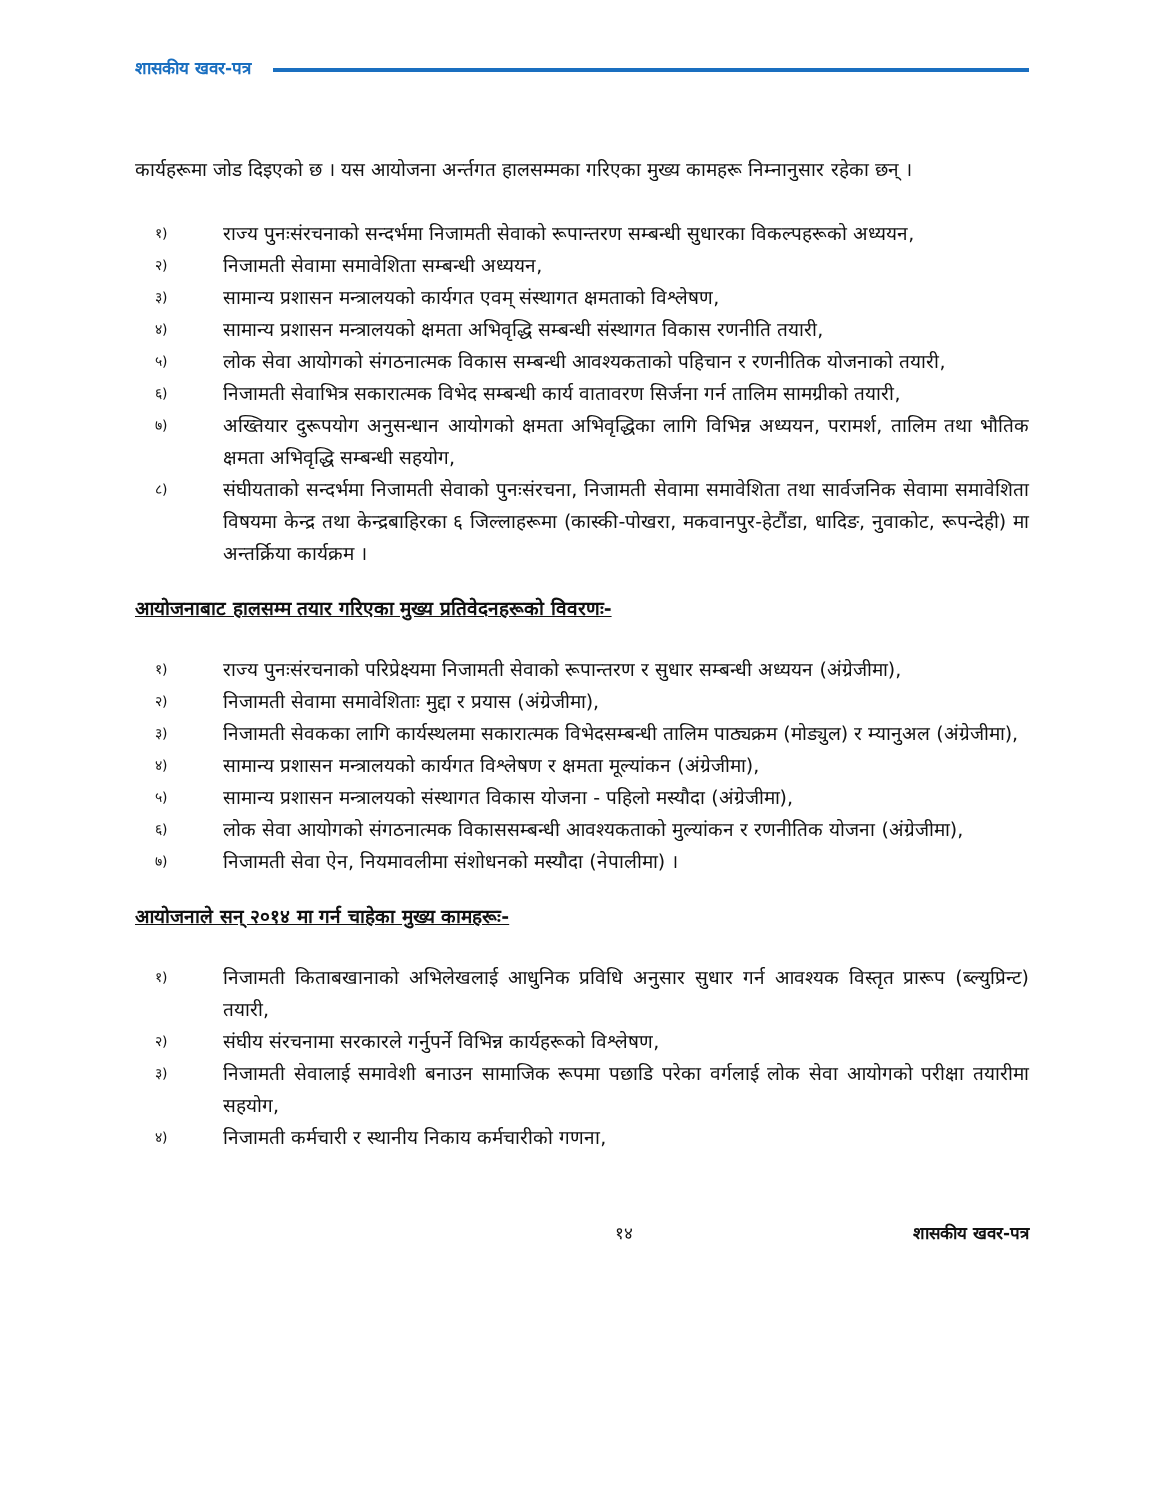शासकीय खवर-पत्र
कार्यहरूमा जोड दिइएको छ । यस आयोजना अर्न्तगत हालसम्मका गरिएका मुख्य कामहरू निम्नानुसार रहेका छन् ।
१) राज्य पुनःसंरचनाको सन्दर्भमा निजामती सेवाको रूपान्तरण सम्बन्धी सुधारका विकल्पहरूको अध्ययन,
२) निजामती सेवामा समावेशिता सम्बन्धी अध्ययन,
३) सामान्य प्रशासन मन्त्रालयको कार्यगत एवम् संस्थागत क्षमताको विश्लेषण,
४) सामान्य प्रशासन मन्त्रालयको क्षमता अभिवृद्धि सम्बन्धी संस्थागत विकास रणनीति तयारी,
५) लोक सेवा आयोगको संगठनात्मक विकास सम्बन्धी आवश्यकताको पहिचान र रणनीतिक योजनाको तयारी,
६) निजामती सेवाभित्र सकारात्मक विभेद सम्बन्धी कार्य वातावरण सिर्जना गर्न तालिम सामग्रीको तयारी,
७) अख्तियार दुरूपयोग अनुसन्धान आयोगको क्षमता अभिवृद्धिका लागि विभिन्न अध्ययन, परामर्श, तालिम तथा भौतिक क्षमता अभिवृद्धि सम्बन्धी सहयोग,
८) संघीयताको सन्दर्भमा निजामती सेवाको पुनःसंरचना, निजामती सेवामा समावेशिता तथा सार्वजनिक सेवामा समावेशिता विषयमा केन्द्र तथा केन्द्रबाहिरका ६ जिल्लाहरूमा (कास्की-पोखरा, मकवानपुर-हेटौंडा, धादिङ, नुवाकोट, रूपन्देही) मा अन्तर्क्रिया कार्यक्रम ।
आयोजनाबाट हालसम्म तयार गरिएका मुख्य प्रतिवेदनहरूको विवरणः-
१) राज्य पुनःसंरचनाको परिप्रेक्ष्यमा निजामती सेवाको रूपान्तरण र सुधार सम्बन्धी अध्ययन (अंग्रेजीमा),
२) निजामती सेवामा समावेशिताः मुद्दा र प्रयास (अंग्रेजीमा),
३) निजामती सेवकका लागि कार्यस्थलमा सकारात्मक विभेदसम्बन्धी तालिम पाठ्यक्रम (मोड्युल) र म्यानुअल (अंग्रेजीमा),
४) सामान्य प्रशासन मन्त्रालयको कार्यगत विश्लेषण र क्षमता मूल्यांकन (अंग्रेजीमा),
५) सामान्य प्रशासन मन्त्रालयको संस्थागत विकास योजना - पहिलो मस्यौदा (अंग्रेजीमा),
६) लोक सेवा आयोगको संगठनात्मक विकाससम्बन्धी आवश्यकताको मुल्यांकन र रणनीतिक योजना (अंग्रेजीमा),
७) निजामती सेवा ऐन, नियमावलीमा संशोधनको मस्यौदा (नेपालीमा) ।
आयोजनाले सन् २०१४ मा गर्न चाहेका मुख्य कामहरूः-
१) निजामती किताबखानाको अभिलेखलाई आधुनिक प्रविधि अनुसार सुधार गर्न आवश्यक विस्तृत प्रारूप (ब्ल्युप्रिन्ट) तयारी,
२) संघीय संरचनामा सरकारले गर्नुपर्ने विभिन्न कार्यहरूको विश्लेषण,
३) निजामती सेवालाई समावेशी बनाउन सामाजिक रूपमा पछाडि परेका वर्गलाई लोक सेवा आयोगको परीक्षा तयारीमा सहयोग,
४) निजामती कर्मचारी र स्थानीय निकाय कर्मचारीको गणना,
१४ शासकीय खवर-पत्र